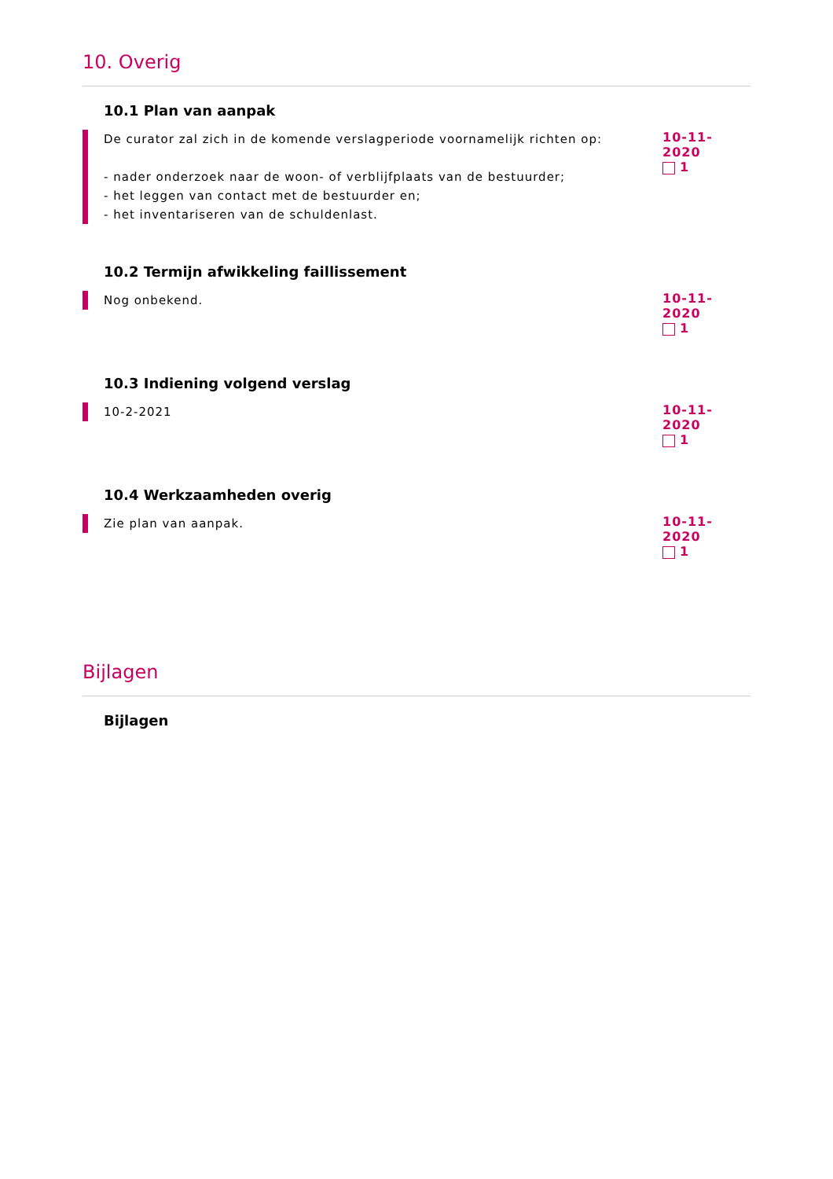10. Overig
10.1 Plan van aanpak
De curator zal zich in de komende verslagperiode voornamelijk richten op:
- nader onderzoek naar de woon- of verblijfplaats van de bestuurder;
- het leggen van contact met de bestuurder en;
- het inventariseren van de schuldenlast.
10-11-2020
1
10.2 Termijn afwikkeling faillissement
Nog onbekend.
10-11-2020
1
10.3 Indiening volgend verslag
10-2-2021
10-11-2020
1
10.4 Werkzaamheden overig
Zie plan van aanpak.
10-11-2020
1
Bijlagen
Bijlagen